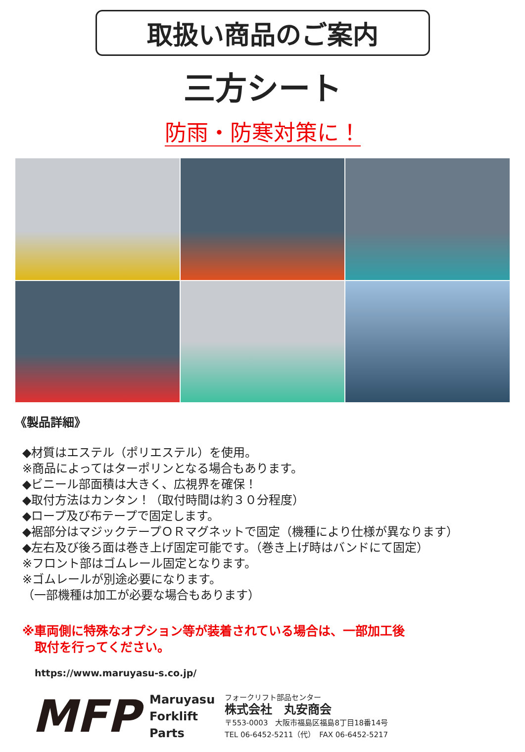取扱い商品のご案内
三方シート
防雨・防寒対策に！
《製品詳細》
◆材質はエステル（ポリエステル）を使用。
※商品によってはターポリンとなる場合もあります。
◆ビニール部面積は大きく、広視界を確保！
◆取付方法はカンタン！（取付時間は約３０分程度）
◆ロープ及び布テープで固定します。
◆裾部分はマジックテープＯＲマグネットで固定（機種により仕様が異なります）
◆左右及び後ろ面は巻き上げ固定可能です。（巻き上げ時はバンドにて固定）
※フロント部はゴムレール固定となります。
※ゴムレールが別途必要になります。
（一部機種は加工が必要な場合もあります）
※車両側に特殊なオプション等が装着されている場合は、一部加工後
　取付を行ってください。
https://www.maruyasu-s.co.jp/
MFP
Maruyasu
Forklift
Parts
フォークリフト部品センター
株式会社　丸安商会
〒553-0003　大阪市福島区福島8丁目18番14号
TEL 06-6452-5211（代）　FAX 06-6452-5217